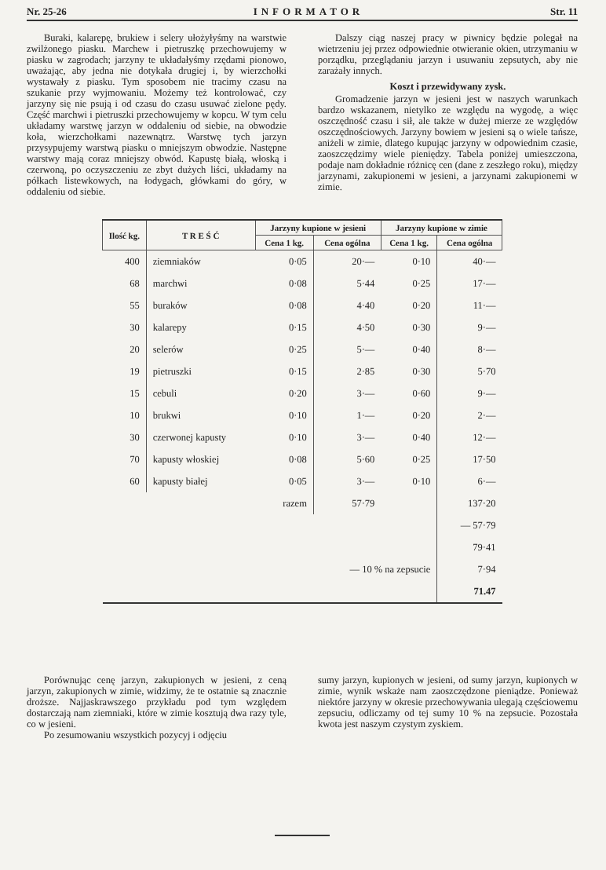Nr. 25-26 INFORMATOR Str. 11
Buraki, kalarepę, brukiew i selery ułożyłyśmy na warstwie zwilżonego piasku. Marchew i pietruszkę przechowujemy w piasku w zagrodach; jarzyny te układałyśmy rzędami pionowo, uważając, aby jedna nie dotykała drugiej i, by wierzchołki wystawały z piasku. Tym sposobem nie tracimy czasu na szukanie przy wyjmowaniu. Możemy też kontrolować, czy jarzyny się nie psują i od czasu do czasu usuwać zielone pędy. Część marchwi i pietruszki przechowujemy w kopcu. W tym celu układamy warstwę jarzyn w oddaleniu od siebie, na obwodzie koła, wierzchołkami nazewnątrz. Warstwę tych jarzyn przysypujemy warstwą piasku o mniejszym obwodzie. Następne warstwy mają coraz mniejszy obwód. Kapustę białą, włoską i czerwoną, po oczyszczeniu ze zbyt dużych liści, układamy na półkach listewkowych, na łodygach, główkami do góry, w oddaleniu od siebie.
Dalszy ciąg naszej pracy w piwnicy będzie polegał na wietrzeniu jej przez odpowiednie otwieranie okien, utrzymaniu w porządku, przeglądaniu jarzyn i usuwaniu zepsutych, aby nie zarażały innych.
Koszt i przewidywany zysk.
Gromadzenie jarzyn w jesieni jest w naszych warunkach bardzo wskazanem, nietylko ze względu na wygodę, a więc oszczędność czasu i sił, ale także w dużej mierze ze względów oszczędnościowych. Jarzyny bowiem w jesieni są o wiele tańsze, aniżeli w zimie, dlatego kupując jarzyny w odpowiednim czasie, zaoszczędzimy wiele pieniędzy. Tabela poniżej umieszczona, podaje nam dokładnie różnicę cen (dane z zeszłego roku), między jarzynami, zakupionemi w jesieni, a jarzynami zakupionemi w zimie.
| Ilość kg. | T R E Ś Ć | Jarzyny kupione w jesieni | | Jarzyny kupione w zimie | |
| --- | --- | --- | --- | --- | --- |
| | | Cena 1 kg. | Cena ogólna | Cena 1 kg. | Cena ogólna |
| 400 | ziemniaków | 0·05 | 20·— | 0·10 | 40·— |
| 68 | marchwi | 0·08 | 5·44 | 0·25 | 17·— |
| 55 | buraków | 0·08 | 4·40 | 0·20 | 11·— |
| 30 | kalarepy | 0·15 | 4·50 | 0·30 | 9·— |
| 20 | selerów | 0·25 | 5·— | 0·40 | 8·— |
| 19 | pietruszki | 0·15 | 2·85 | 0·30 | 5·70 |
| 15 | cebuli | 0·20 | 3·— | 0·60 | 9·— |
| 10 | brukwi | 0·10 | 1·— | 0·20 | 2·— |
| 30 | czerwonej kapusty | 0·10 | 3·— | 0·40 | 12·— |
| 70 | kapusty włoskiej | 0·08 | 5·60 | 0·25 | 17·50 |
| 60 | kapusty białej | 0·05 | 3·— | 0·10 | 6·— |
| | razem | | 57·79 | | 137·20 |
| | | | | | — 57·79 |
| | | | | | 79·41 |
| — 10 % na zepsucie | | | | | 7·94 |
| | | | | | 71.47 |
Porównując cenę jarzyn, zakupionych w jesieni, z ceną jarzyn, zakupionych w zimie, widzimy, że te ostatnie są znacznie droższe. Najjaskrawszego przykładu pod tym względem dostarczają nam ziemniaki, które w zimie kosztują dwa razy tyle, co w jesieni.
Po zesumowaniu wszystkich pozycyj i odjęciu
sumy jarzyn, kupionych w jesieni, od sumy jarzyn, kupionych w zimie, wynik wskaże nam zaoszczędzone pieniądze. Ponieważ niektóre jarzyny w okresie przechowywania ulegają częściowemu zepsuciu, odliczamy od tej sumy 10 % na zepsucie. Pozostała kwota jest naszym czystym zyskiem.